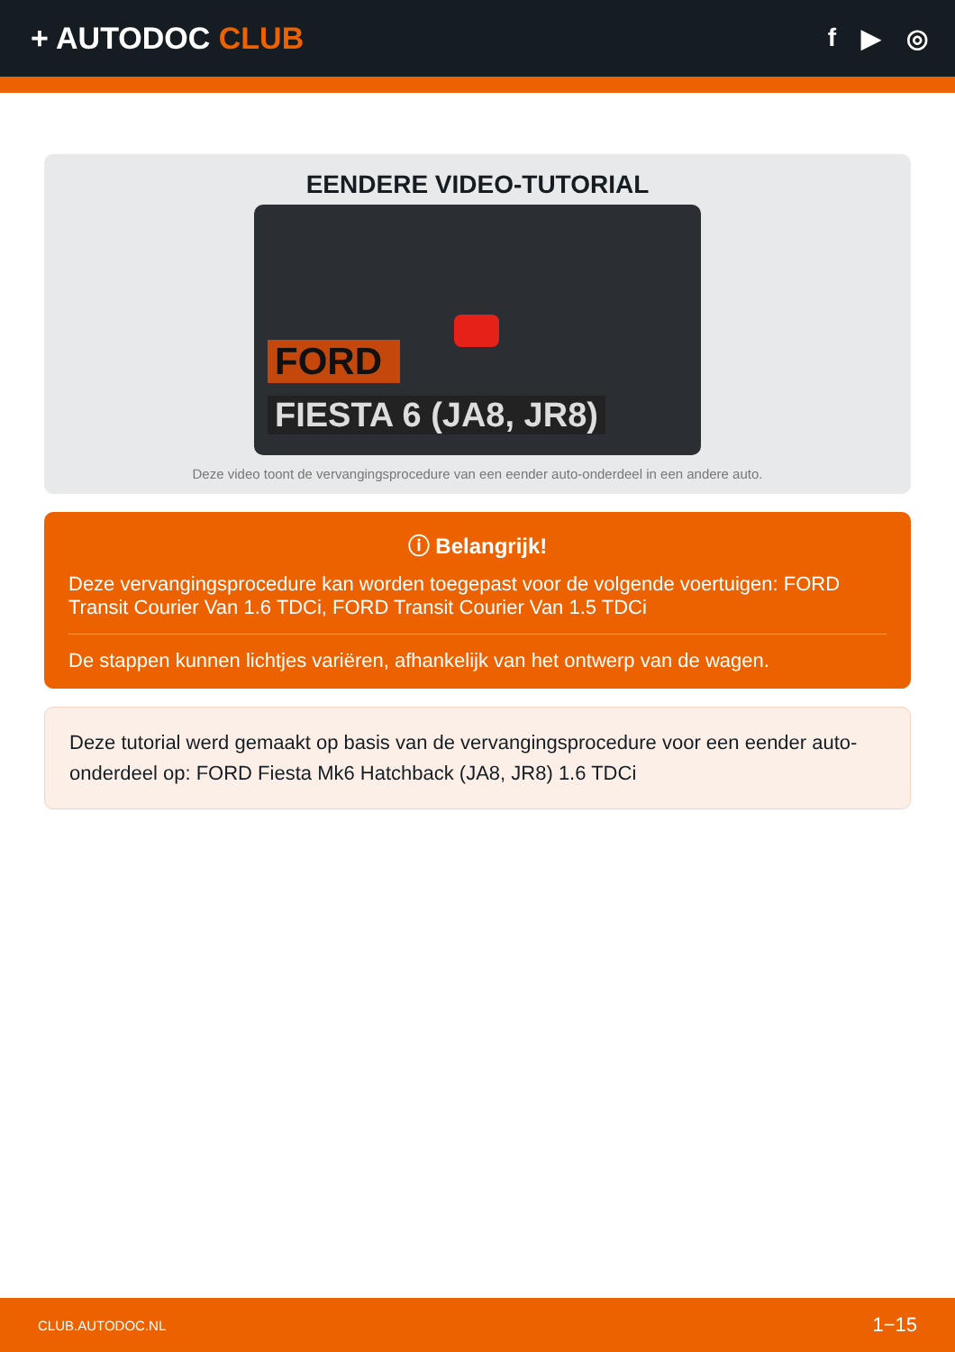+ AUTODOC CLUB
f ▶ ◎
EENDERE VIDEO-TUTORIAL
FORD
FIESTA 6 (JA8, JR8)
Deze video toont de vervangingsprocedure van een eender auto-onderdeel in een andere auto.
ⓘ Belangrijk!
Deze vervangingsprocedure kan worden toegepast voor de volgende voertuigen: FORD Transit Courier Van 1.6 TDCi, FORD Transit Courier Van 1.5 TDCi
De stappen kunnen lichtjes variëren, afhankelijk van het ontwerp van de wagen.
Deze tutorial werd gemaakt op basis van de vervangingsprocedure voor een eender auto-onderdeel op: FORD Fiesta Mk6 Hatchback (JA8, JR8) 1.6 TDCi
CLUB.AUTODOC.NL 1−15